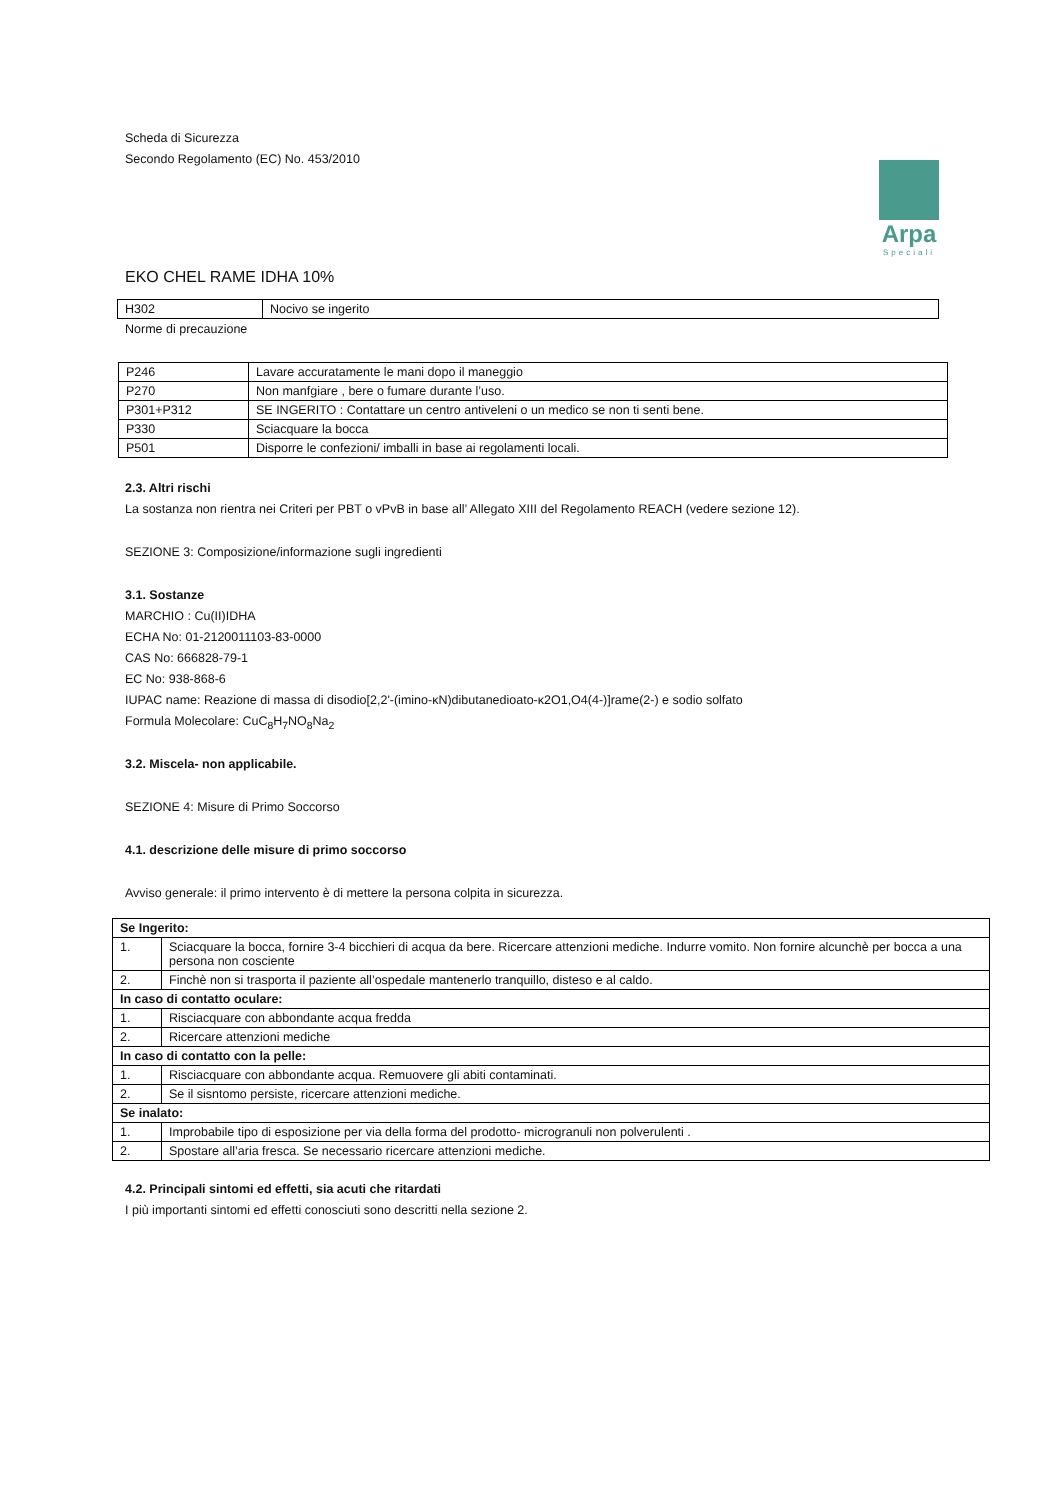Arpa
Speciali
Scheda di Sicurezza
Secondo Regolamento (EC) No. 453/2010
EKO CHEL RAME IDHA 10%
| H302 | Nocivo se ingerito |
Norme di precauzione
| P246 | Lavare accuratamente le mani dopo il maneggio |
| P270 | Non manfgiare , bere o fumare durante l’uso. |
| P301+P312 | SE INGERITO : Contattare un centro antiveleni o un medico se non ti senti bene. |
| P330 | Sciacquare la bocca |
| P501 | Disporre le confezioni/ imballi in base ai regolamenti locali. |
2.3. Altri rischi
La sostanza non rientra nei Criteri per PBT o vPvB in base all’ Allegato XIII del Regolamento REACH (vedere sezione 12).
SEZIONE 3: Composizione/informazione sugli ingredienti
3.1. Sostanze
MARCHIO : Cu(II)IDHA
ECHA No: 01-2120011103-83-0000
CAS No: 666828-79-1
EC No: 938-868-6
IUPAC name: Reazione di massa di disodio[2,2'-(imino-κN)dibutanedioato-κ2O1,O4(4-)]rame(2-) e sodio solfato
Formula Molecolare: CuC<sub>8</sub>H<sub>7</sub>NO<sub>8</sub>Na<sub>2</sub>
3.2. Miscela- non applicabile.
SEZIONE 4: Misure di Primo Soccorso
4.1. descrizione delle misure di primo soccorso
Avviso generale: il primo intervento è di mettere la persona colpita in sicurezza.
| Se Ingerito: | |
| 1. | Sciacquare la bocca, fornire 3-4 bicchieri di acqua da bere. Ricercare attenzioni mediche. Indurre vomito. Non fornire alcunchè per bocca a una persona non cosciente |
| 2. | Finchè non si trasporta il paziente all’ospedale mantenerlo tranquillo, disteso e al caldo. |
| In caso di contatto oculare: | |
| 1. | Risciacquare con abbondante acqua fredda |
| 2. | Ricercare attenzioni mediche |
| In caso di contatto con la pelle: | |
| 1. | Risciacquare con abbondante acqua. Remuovere gli abiti contaminati. |
| 2. | Se il sisntomo persiste, ricercare attenzioni mediche. |
| Se inalato: | |
| 1. | Improbabile tipo di esposizione per via della forma del prodotto- microgranuli non polverulenti . |
| 2. | Spostare all’aria fresca. Se necessario ricercare attenzioni mediche. |
4.2. Principali sintomi ed effetti, sia acuti che ritardati
I più importanti sintomi ed effetti conosciuti sono descritti nella sezione 2.